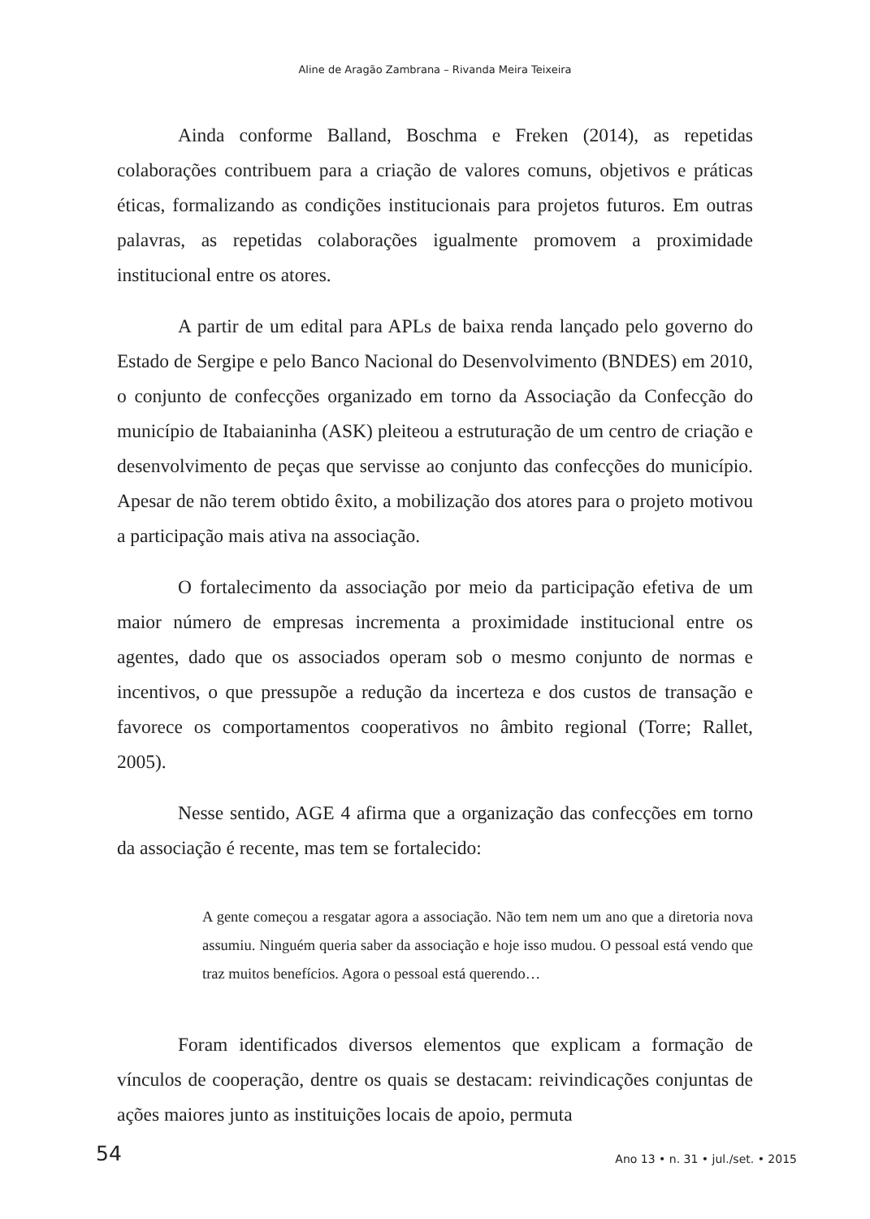Aline de Aragão Zambrana – Rivanda Meira Teixeira
Ainda conforme Balland, Boschma e Freken (2014), as repetidas colaborações contribuem para a criação de valores comuns, objetivos e práticas éticas, formalizando as condições institucionais para projetos futuros. Em outras palavras, as repetidas colaborações igualmente promovem a proximidade institucional entre os atores.
A partir de um edital para APLs de baixa renda lançado pelo governo do Estado de Sergipe e pelo Banco Nacional do Desenvolvimento (BNDES) em 2010, o conjunto de confecções organizado em torno da Associação da Confecção do município de Itabaianinha (ASK) pleiteou a estruturação de um centro de criação e desenvolvimento de peças que servisse ao conjunto das confecções do município. Apesar de não terem obtido êxito, a mobilização dos atores para o projeto motivou a participação mais ativa na associação.
O fortalecimento da associação por meio da participação efetiva de um maior número de empresas incrementa a proximidade institucional entre os agentes, dado que os associados operam sob o mesmo conjunto de normas e incentivos, o que pressupõe a redução da incerteza e dos custos de transação e favorece os comportamentos cooperativos no âmbito regional (Torre; Rallet, 2005).
Nesse sentido, AGE 4 afirma que a organização das confecções em torno da associação é recente, mas tem se fortalecido:
A gente começou a resgatar agora a associação. Não tem nem um ano que a diretoria nova assumiu. Ninguém queria saber da associação e hoje isso mudou. O pessoal está vendo que traz muitos benefícios. Agora o pessoal está querendo…
Foram identificados diversos elementos que explicam a formação de vínculos de cooperação, dentre os quais se destacam: reivindicações conjuntas de ações maiores junto as instituições locais de apoio, permuta
54 Ano 13 • n. 31 • jul./set. • 2015